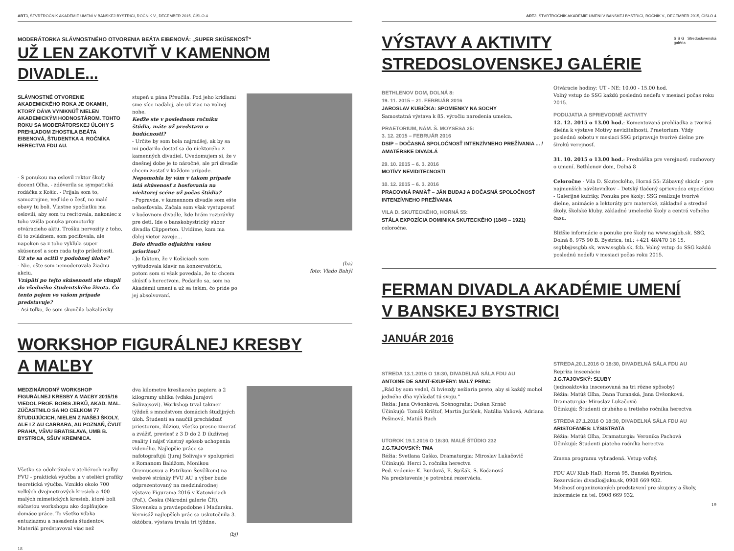ART3, ŠTVRŤROČNÍK AKADÉMIE UMENÍ V BANSKEJ BYSTRICI, ROČNÍK V., DECEMBER 2015, ČÍSLO 4
MODERÁTORKA SLÁVNOSTNÉHO OTVORENIA BEÁTA EIBENOVÁ: „SUPER SKÚSENOSŤ“
UŽ LEN ZAKOTVIŤ V KAMENNOM DIVADLE...
SLÁVNOSTNÉ OTVORENIE AKADEMICKÉHO ROKA JE OKAMIH, KTORÝ DÁVA VYNIKNÚŤ NIELEN AKADEMICKÝM HODNOSTÁROM. TOHTO ROKU SA MODERÁTORSKEJ ÚLOHY S PREHĽADOM ZHOSTILA BEÁTA EIBENOVÁ, ŠTUDENTKA 4. ROČNÍKA HERECTVA FDU AU.
- S ponukou ma oslovil rektor školy docent Oľha, - zdôverila sa sympatická rodáčka z Košíc. - Prijala som to, samozrejme, veď ide o česť, no malé obavy tu boli. Vlastne spočiatku ma oslovili, aby som tu recitovala, nakoniec z toho vzišla ponuka promotorky otváracieho aktu. Trošku nervozity z toho, či to zvládnem, som pociťovala, ale napokon sa z toho vykľula super skúsenosť a som rada tejto príležitosti.
Už ste sa ocitli v podobnej úlohe?
- Nie, ešte som nemoderovala žiadnu akciu.
Vzápätí po tejto skúsenosti ste vhupli do všedného študentského života. Čo tento pojem vo vašom prípade predstavuje?
- Asi toľko, že som skončila bakalársky
stupeň u pána Přeučila. Pod jeho krídlami sme síce naďalej, ale už viac na voľnej nohe.
Keďže ste v poslednom ročníku štúdia, máte už predstavu o budúcnosti?
- Určite by som bola najradšej, ak by sa mi podarilo dostať sa do niektorého z kamenných divadiel. Uvedomujem si, že v dnešnej dobe je to náročné, ale pri divadle chcem zostať v každom prípade.
Nepomohla by vám v takom prípade istá skúsenosť z hosťovania na niektorej scéne už počas štúdia?
- Popravde, v kamennom divadle som ešte nehosťovala. Začala som však vystupovať v kočovnom divadle, kde hrám rozprávky pre deti. Ide o banskobystrický súbor divadla Clipperton. Uvidíme, kam ma ďalej vietor zaveje...
Bolo divadlo odjakživa vašou prioritou?
- Je faktom, že v Košiciach som vyštudovala klavír na konzervatóriu, potom som si však povedala, že to chcem skúsiť s herectvom. Podarilo sa, som na Akadémii umení a už sa teším, čo príde po jej absolvovaní.
(ba)
foto: Vlado Bahýl
WORKSHOP FIGURÁLNEJ KRESBY
A MAĽBY
MEDZINÁRODNÝ WORKSHOP FIGURÁLNEJ KRESBY A MAĽBY 2015/16 VIEDOL PROF. BORIS JIRKŮ, AKAD. MAL. ZÚČASTNILO SA HO CELKOM 77 ŠTUDUJÚCICH, NIELEN Z NAŠEJ ŠKOLY, ALE I Z AU CARRARA, AU POZNAŇ, ČVUT PRAHA, VŠVU BRATISLAVA, UMB B. BYSTRICA, SŠUV KREMNICA.
Všetko sa odohrávalo v ateliéroch maľby FVU - praktická výučba a v ateliéri grafiky teoretická výučba. Vzniklo okolo 700 veľkých dvojmetrových kresieb a 400 malých mimetických kresieb, ktoré boli súčasťou workshopu ako doplňujúce domáce práce. To všetko vďaka entuziazmu a nasadenia študentov. Materiál predstavoval viac než
dva kilometre kresliaceho papiera a 2 kilogramy uhlíka (vďaka Jurajovi Solivajsovi). Workshop trval takmer týždeň s množstvom domácich študijných úloh. Študenti sa naučili prechádzať priestorom, ilúziou, všetko presne zmerať a zvážiť, previesť z 3 D do 2 D ilužívnej reality i nájsť vlastný spôsob uchopenia videného. Najlepšie práce sa nafotografujú (Juraj Solivajs v spolupráci s Romanom Balážom, Monikou Oremusovou a Patrikom Ševčíkom) na webové stránky FVU AU a výber bude odprezentovaný na medzinárodnej výstave Figurama 2016 v Katowiciach (Poľ.), Česku (Národní galerie ČR), Slovensku a pravdepodobne i Maďarsku. Vernisáž najlepších prác sa uskutočnila 3. októbra, výstava trvala tri týždne.
(bj)
18
ART3, ŠTVRŤROČNÍK AKADÉMIE UMENÍ V BANSKEJ BYSTRICI, ROČNÍK V., DECEMBER 2015, ČÍSLO 4
VÝSTAVY A AKTIVITY
STREDOSLOVENSKEJ GALÉRIE
S S G Stredoslovenská
galéria
BETHLENOV DOM, DOLNÁ 8:
19. 11. 2015 – 21. FEBRUÁR 2016
JAROSLAV KUBIČKA: SPOMIENKY NA SOCHY
Samostatná výstava k 85. výročiu narodenia umelca.
PRAETORIUM, NÁM. Š. MOYSESA 25:
3. 12. 2015 – FEBRUÁR 2016
DSIP – DOČASNÁ SPOLOČNOSŤ INTENZÍVNEHO PREŽÍVANIA ... / AMATÉRSKE DIVADLÁ
29. 10. 2015 – 6. 3. 2016
MOTÍVY NEVIDITEĽNOSTI
10. 12. 2015 – 6. 3. 2016
PRACOVNÁ PAMÄŤ – JÁN BUDAJ A DOČASNÁ SPOLOČNOSŤ INTENZÍVNEHO PREŽÍVANIA
VILA D. SKUTECKÉHO, HORNÁ 55:
STÁLA EXPOZÍCIA DOMINIKA SKUTECKÉHO (1849 – 1921)
celoročne.
Otváracie hodiny: UT - NE: 10.00 - 15.00 hod.
Voľný vstup do SSG každú poslednú nedeľu v mesiaci počas roku 2015.
PODUJATIA A SPRIEVODNÉ AKTIVITY
12. 12. 2015 o 13.00 hod.: Komentovaná prehliadka a tvorivá dielňa k výstave Motívy neviditeľnosti, Praetorium. Vždy poslednú sobotu v mesiaci SSG pripravuje tvorivé dielne pre širokú verejnosť.
31. 10. 2015 o 13.00 hod.: Prednáška pre verejnosť: rozhovory o umení. Bethlenov dom, Dolná 8
Celoročne - Vila D. Skuteckého, Horná 55: Zábavný skicár - pre najmenších návštevníkov – Detský tlačený sprievodca expozíciou - Galerijné kufríky. Ponuka pre školy: SSG realizuje tvorivé dielne, animácie a lektoráty pre materské, základné a stredné školy, školské kluby, základné umelecké školy a centrá voľného času.
Bližšie informácie o ponuke pre školy na www.ssgbb.sk. SSG, Dolná 8, 975 90 B. Bystrica, tel.: +421 48/470 16 15, ssgbb@ssgbb.sk, www.ssgbb.sk, fcb. Voľný vstup do SSG každú poslednú nedeľu v mesiaci počas roku 2015.
FERMAN DIVADLA AKADÉMIE UMENÍ
V BANSKEJ BYSTRICI
JANUÁR 2016
STREDA 13.1.2016 O 18:30, DIVADELNÁ SÁLA FDU AU
ANTOINE DE SAINT-EXUPÉRY: MALÝ PRINC
„Rád by som vedel, či hviezdy nežiaria preto, aby si každý mohol jedného dňa vyhľadať tú svoju.“
Réžia: Jana Ovšonková, Scénografia: Dušan Krnáč
Účinkujú: Tomáš Krištof, Martin Juríček, Natália Vaňová, Adriana Pešinová, Matúš Buch
UTOROK 19.1.2016 O 18:30, MALÉ ŠTÚDIO 232
J.G.TAJOVSKÝ: TMA
Réžia: Svetlana Gaško, Dramaturgia: Miroslav Lukačovič
Účinkujú: Herci 3. ročníka herectva
Ped. vedenie: K. Burdová, E. Spišák, S. Kočanová
Na predstavenie je potrebná rezervácia.
STREDA,20.1.2016 O 18:30, DIVADELNÁ SÁLA FDU AU
Repríza inscenácie
J.G.TAJOVSKÝ: SĽUBY
(jednoaktovka inscenovaná na tri rôzne spôsoby)
Réžia: Matúš Oľha, Dana Turanská, Jana Ovšonková,
Dramaturgia: Miroslav Lukačovič
Účinkujú: Študenti druhého a tretieho ročníka herectva
STREDA 27.1.2016 O 18:30, DIVADELNÁ SÁLA FDU AU
ARISTOFANES: LÝSISTRATA
Réžia: Matúš Oľha, Dramaturgia: Veronika Pachová
Účinkujú: Študenti piateho ročníka herectva
Zmena programu vyhradená. Vstup voľný.
FDU AU/ Klub HaD, Horná 95, Banská Bystrica.
Rezervácie: divadlo@aku.sk, 0908 669 932.
Možnosť organizovaných predstavení pre skupiny a školy, informácie na tel. 0908 669 932.
19